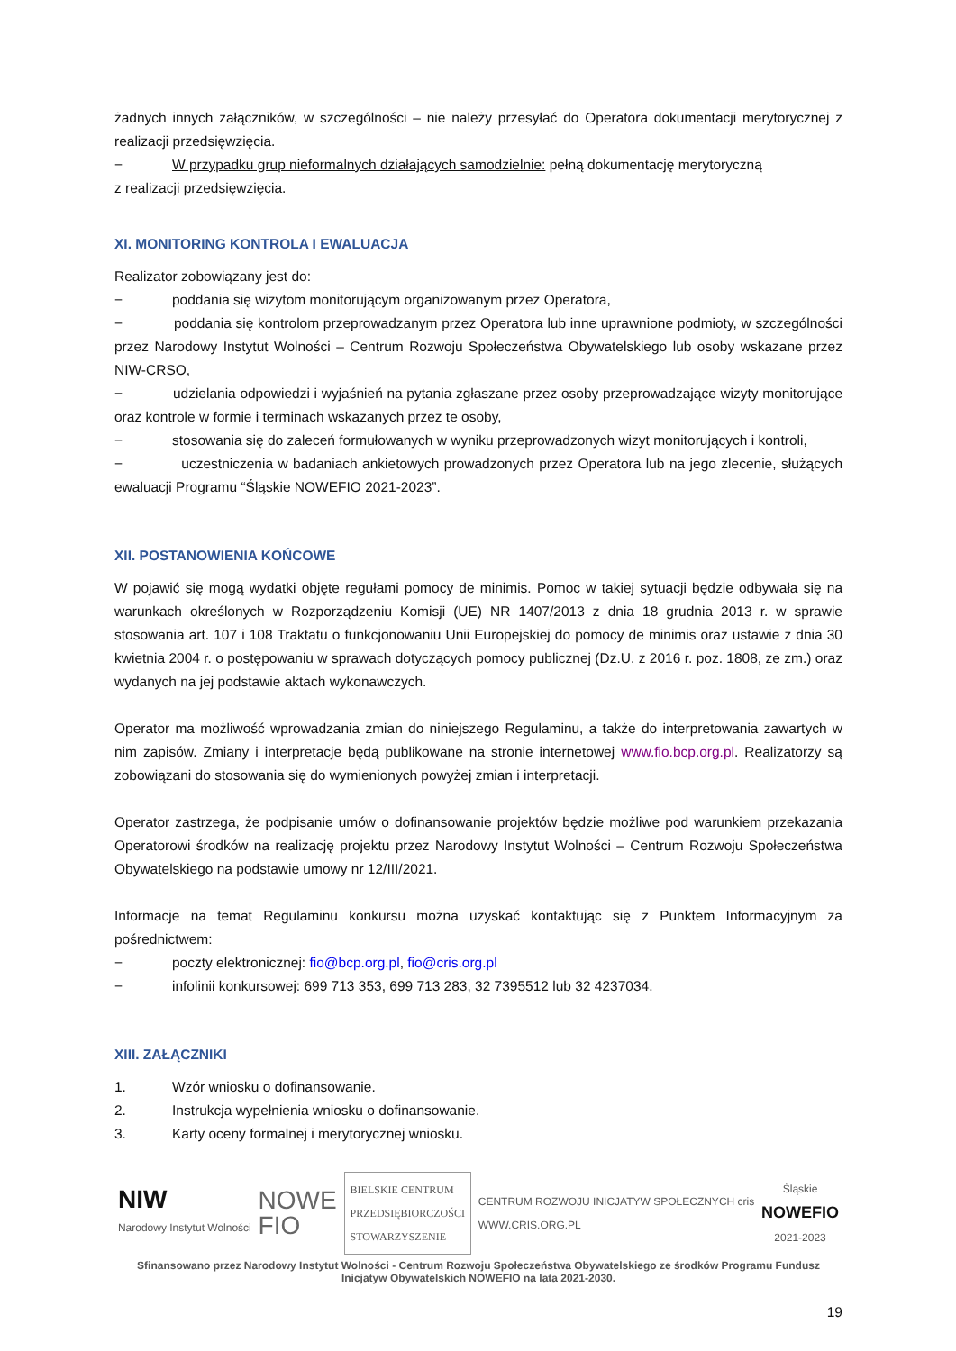żadnych innych załączników, w szczególności – nie należy przesyłać do Operatora dokumentacji merytorycznej z realizacji przedsięwzięcia.
− W przypadku grup nieformalnych działających samodzielnie: pełną dokumentację merytoryczną
z realizacji przedsięwzięcia.
XI. MONITORING KONTROLA I EWALUACJA
Realizator zobowiązany jest do:
− poddania się wizytom monitorującym organizowanym przez Operatora,
− poddania się kontrolom przeprowadzanym przez Operatora lub inne uprawnione podmioty, w szczególności przez Narodowy Instytut Wolności – Centrum Rozwoju Społeczeństwa Obywatelskiego lub osoby wskazane przez NIW-CRSO,
− udzielania odpowiedzi i wyjaśnień na pytania zgłaszane przez osoby przeprowadzające wizyty monitorujące oraz kontrole w formie i terminach wskazanych przez te osoby,
− stosowania się do zaleceń formułowanych w wyniku przeprowadzonych wizyt monitorujących i kontroli,
− uczestniczenia w badaniach ankietowych prowadzonych przez Operatora lub na jego zlecenie, służących ewaluacji Programu “Śląskie NOWEFIO 2021-2023”.
XII. POSTANOWIENIA KOŃCOWE
W pojawić się mogą wydatki objęte regułami pomocy de minimis. Pomoc w takiej sytuacji będzie odbywała się na warunkach określonych w Rozporządzeniu Komisji (UE) NR 1407/2013 z dnia 18 grudnia 2013 r. w sprawie stosowania art. 107 i 108 Traktatu o funkcjonowaniu Unii Europejskiej do pomocy de minimis oraz ustawie z dnia 30 kwietnia 2004 r. o postępowaniu w sprawach dotyczących pomocy publicznej (Dz.U. z 2016 r. poz. 1808, ze zm.) oraz wydanych na jej podstawie aktach wykonawczych.
Operator ma możliwość wprowadzania zmian do niniejszego Regulaminu, a także do interpretowania zawartych w nim zapisów. Zmiany i interpretacje będą publikowane na stronie internetowej www.fio.bcp.org.pl. Realizatorzy są zobowiązani do stosowania się do wymienionych powyżej zmian i interpretacji.
Operator zastrzega, że podpisanie umów o dofinansowanie projektów będzie możliwe pod warunkiem przekazania Operatorowi środków na realizację projektu przez Narodowy Instytut Wolności – Centrum Rozwoju Społeczeństwa Obywatelskiego na podstawie umowy nr 12/III/2021.
Informacje na temat Regulaminu konkursu można uzyskać kontaktując się z Punktem Informacyjnym za pośrednictwem:
− poczty elektronicznej: fio@bcp.org.pl, fio@cris.org.pl
− infolinii konkursowej: 699 713 353, 699 713 283, 32 7395512 lub 32 4237034.
XIII. ZAŁĄCZNIKI
1. Wzór wniosku o dofinansowanie.
2. Instrukcja wypełnienia wniosku o dofinansowanie.
3. Karty oceny formalnej i merytorycznej wniosku.
NIW
Narodowy Instytut Wolności
NOWE
FIO
BIELSKIE CENTRUM
PRZEDSIĘBIORCZOŚCI
STOWARZYSZENIE
CENTRUM ROZWOJU INICJATYW SPOŁECZNYCH cris
WWW.CRIS.ORG.PL
Śląskie
NOWEFIO
2021-2023
Sfinansowano przez Narodowy Instytut Wolności - Centrum Rozwoju Społeczeństwa Obywatelskiego ze środków Programu Fundusz Inicjatyw Obywatelskich NOWEFIO na lata 2021-2030.
19